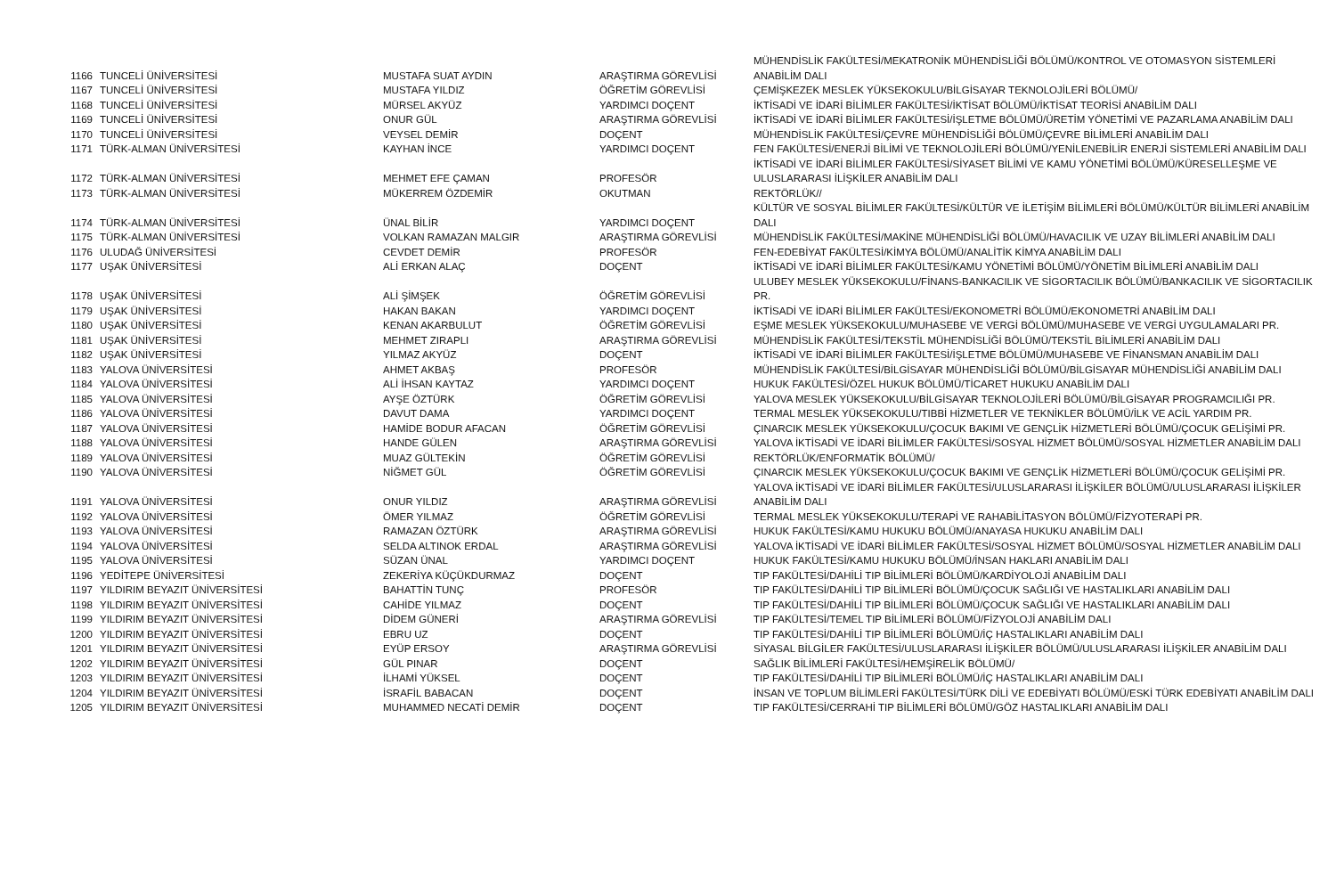| 1166 | TUNCELİ ÜNİVERSİTESİ | MUSTAFA SUAT AYDIN | ARAŞTIRMA GÖREVLİSİ | MÜHENDİSLİK FAKÜLTESİ/MEKATRONİK MÜHENDİSLİĞİ BÖLÜMÜ/KONTROL VE OTOMASYON SİSTEMLERİ ANABİLİM DALI |
| 1167 | TUNCELİ ÜNİVERSİTESİ | MUSTAFA YILDIZ | ÖĞRETİM GÖREVLİSİ | ÇEMİŞKEZEK MESLEK YÜKSEKOKULU/BİLGİSAYAR TEKNOLOJİLERİ BÖLÜMÜ/ |
| 1168 | TUNCELİ ÜNİVERSİTESİ | MÜRSEL AKYÜZ | YARDIMCI DOÇENT | İKTİSADİ VE İDARİ BİLİMLER FAKÜLTESİ/İKTİSAT BÖLÜMÜ/İKTİSAT TEORİSİ ANABİLİM DALI |
| 1169 | TUNCELİ ÜNİVERSİTESİ | ONUR GÜL | ARAŞTIRMA GÖREVLİSİ | İKTİSADİ VE İDARİ BİLİMLER FAKÜLTESİ/İŞLETME BÖLÜMÜ/ÜRETİM YÖNETİMİ VE PAZARLAMA ANABİLİM DALI |
| 1170 | TUNCELİ ÜNİVERSİTESİ | VEYSEL DEMİR | DOÇENT | MÜHENDİSLİK FAKÜLTESİ/ÇEVRE MÜHENDİSLİĞİ BÖLÜMÜ/ÇEVRE BİLİMLERİ ANABİLİM DALI |
| 1171 | TÜRK-ALMAN ÜNİVERSİTESİ | KAYHAN İNCE | YARDIMCI DOÇENT | FEN FAKÜLTESİ/ENERJİ BİLİMİ VE TEKNOLOJİLERİ BÖLÜMÜ/YENİLENEBİLİR ENERJİ SİSTEMLERİ ANABİLİM DALI |
| 1172 | TÜRK-ALMAN ÜNİVERSİTESİ | MEHMET EFE ÇAMAN | PROFESÖR | İKTİSADİ VE İDARİ BİLİMLER FAKÜLTESİ/SİYASET BİLİMİ VE KAMU YÖNETİMİ BÖLÜMÜ/KÜRESELLEŞME VE ULUSLARARASI İLİŞKİLER ANABİLİM DALI |
| 1173 | TÜRK-ALMAN ÜNİVERSİTESİ | MÜKERREM ÖZDEMİR | OKUTMAN | REKTÖRLÜK// |
| 1174 | TÜRK-ALMAN ÜNİVERSİTESİ | ÜNAL BİLİR | YARDIMCI DOÇENT | KÜLTÜR VE SOSYAL BİLİMLER FAKÜLTESİ/KÜLTÜR VE İLETİŞİM BİLİMLERİ BÖLÜMÜ/KÜLTÜR BİLİMLERİ ANABİLİM DALI |
| 1175 | TÜRK-ALMAN ÜNİVERSİTESİ | VOLKAN RAMAZAN MALGIR | ARAŞTIRMA GÖREVLİSİ | MÜHENDİSLİK FAKÜLTESİ/MAKİNE MÜHENDİSLİĞİ BÖLÜMÜ/HAVACILIK VE UZAY BİLİMLERİ ANABİLİM DALI |
| 1176 | ULUDAĞ ÜNİVERSİTESİ | CEVDET DEMİR | PROFESÖR | FEN-EDEBİYAT FAKÜLTESİ/KİMYA BÖLÜMÜ/ANALİTİK KİMYA ANABİLİM DALI |
| 1177 | UŞAK ÜNİVERSİTESİ | ALİ ERKAN ALAÇ | DOÇENT | İKTİSADİ VE İDARİ BİLİMLER FAKÜLTESİ/KAMU YÖNETİMİ BÖLÜMÜ/YÖNETİM BİLİMLERİ ANABİLİM DALI |
| 1178 | UŞAK ÜNİVERSİTESİ | ALİ ŞİMŞEK | ÖĞRETİM GÖREVLİSİ | ULUBEY MESLEK YÜKSEKOKULU/FİNANS-BANKACILIK VE SİGORTACILIK BÖLÜMÜ/BANKACILIK VE SİGORTACILIK PR. |
| 1179 | UŞAK ÜNİVERSİTESİ | HAKAN BAKAN | YARDIMCI DOÇENT | İKTİSADİ VE İDARİ BİLİMLER FAKÜLTESİ/EKONOMETRİ BÖLÜMÜ/EKONOMETRİ ANABİLİM DALI |
| 1180 | UŞAK ÜNİVERSİTESİ | KENAN AKARBULUT | ÖĞRETİM GÖREVLİSİ | EŞME MESLEK YÜKSEKOKULU/MUHASEBE VE VERGİ BÖLÜMÜ/MUHASEBE VE VERGİ UYGULAMALARI PR. |
| 1181 | UŞAK ÜNİVERSİTESİ | MEHMET ZIRAPLI | ARAŞTIRMA GÖREVLİSİ | MÜHENDİSLİK FAKÜLTESİ/TEKSTİL MÜHENDİSLİĞİ BÖLÜMÜ/TEKSTİL BİLİMLERİ ANABİLİM DALI |
| 1182 | UŞAK ÜNİVERSİTESİ | YILMAZ AKYÜZ | DOÇENT | İKTİSADİ VE İDARİ BİLİMLER FAKÜLTESİ/İŞLETME BÖLÜMÜ/MUHASEBE VE FİNANSMAN ANABİLİM DALI |
| 1183 | YALOVA ÜNİVERSİTESİ | AHMET AKBAŞ | PROFESÖR | MÜHENDİSLİK FAKÜLTESİ/BİLGİSAYAR MÜHENDİSLİĞİ BÖLÜMÜ/BİLGİSAYAR MÜHENDİSLİĞİ ANABİLİM DALI |
| 1184 | YALOVA ÜNİVERSİTESİ | ALİ İHSAN KAYTAZ | YARDIMCI DOÇENT | HUKUK FAKÜLTESİ/ÖZEL HUKUK BÖLÜMÜ/TİCARET HUKUKU ANABİLİM DALI |
| 1185 | YALOVA ÜNİVERSİTESİ | AYŞE ÖZTÜRK | ÖĞRETİM GÖREVLİSİ | YALOVA MESLEK YÜKSEKOKULU/BİLGİSAYAR TEKNOLOJİLERİ BÖLÜMÜ/BİLGİSAYAR PROGRAMCILIĞI PR. |
| 1186 | YALOVA ÜNİVERSİTESİ | DAVUT DAMA | YARDIMCI DOÇENT | TERMAL MESLEK YÜKSEKOKULU/TIBBİ HİZMETLER VE TEKNİKLER BÖLÜMÜ/İLK VE ACİL YARDIM PR. |
| 1187 | YALOVA ÜNİVERSİTESİ | HAMİDE BODUR AFACAN | ÖĞRETİM GÖREVLİSİ | ÇINARCIK MESLEK YÜKSEKOKULU/ÇOCUK BAKIMI VE GENÇLİK HİZMETLERİ BÖLÜMÜ/ÇOCUK GELİŞİMİ PR. |
| 1188 | YALOVA ÜNİVERSİTESİ | HANDE GÜLEN | ARAŞTIRMA GÖREVLİSİ | YALOVA İKTİSADİ VE İDARİ BİLİMLER FAKÜLTESİ/SOSYAL HİZMET BÖLÜMÜ/SOSYAL HİZMETLER ANABİLİM DALI |
| 1189 | YALOVA ÜNİVERSİTESİ | MUAZ GÜLTEKİN | ÖĞRETİM GÖREVLİSİ | REKTÖRLÜK/ENFORMATİK BÖLÜMÜ/ |
| 1190 | YALOVA ÜNİVERSİTESİ | NİĞMET GÜL | ÖĞRETİM GÖREVLİSİ | ÇINARCIK MESLEK YÜKSEKOKULU/ÇOCUK BAKIMI VE GENÇLİK HİZMETLERİ BÖLÜMÜ/ÇOCUK GELİŞİMİ PR. |
| 1191 | YALOVA ÜNİVERSİTESİ | ONUR YILDIZ | ARAŞTIRMA GÖREVLİSİ | YALOVA İKTİSADİ VE İDARİ BİLİMLER FAKÜLTESİ/ULUSLARARASI İLİŞKİLER BÖLÜMÜ/ULUSLARARASI İLİŞKİLER ANABİLİM DALI |
| 1192 | YALOVA ÜNİVERSİTESİ | ÖMER YILMAZ | ÖĞRETİM GÖREVLİSİ | TERMAL MESLEK YÜKSEKOKULU/TERAPİ VE RAHABİLİTASYON BÖLÜMÜ/FİZYOTERAPİ PR. |
| 1193 | YALOVA ÜNİVERSİTESİ | RAMAZAN ÖZTÜRK | ARAŞTIRMA GÖREVLİSİ | HUKUK FAKÜLTESİ/KAMU HUKUKU BÖLÜMÜ/ANAYASA HUKUKU ANABİLİM DALI |
| 1194 | YALOVA ÜNİVERSİTESİ | SELDA ALTINOK ERDAL | ARAŞTIRMA GÖREVLİSİ | YALOVA İKTİSADİ VE İDARİ BİLİMLER FAKÜLTESİ/SOSYAL HİZMET BÖLÜMÜ/SOSYAL HİZMETLER ANABİLİM DALI |
| 1195 | YALOVA ÜNİVERSİTESİ | SÜZAN ÜNAL | YARDIMCI DOÇENT | HUKUK FAKÜLTESİ/KAMU HUKUKU BÖLÜMÜ/İNSAN HAKLARI ANABİLİM DALI |
| 1196 | YEDİTEPE ÜNİVERSİTESİ | ZEKERİYA KÜÇÜKDURMAZ | DOÇENT | TIP FAKÜLTESİ/DAHİLİ TIP BİLİMLERİ BÖLÜMÜ/KARDİYOLOJİ ANABİLİM DALI |
| 1197 | YILDIRIM BEYAZIT ÜNİVERSİTESİ | BAHATTİN TUNÇ | PROFESÖR | TIP FAKÜLTESİ/DAHİLİ TIP BİLİMLERİ BÖLÜMÜ/ÇOCUK SAĞLIĞI VE HASTALIKLARI ANABİLİM DALI |
| 1198 | YILDIRIM BEYAZIT ÜNİVERSİTESİ | CAHİDE YILMAZ | DOÇENT | TIP FAKÜLTESİ/DAHİLİ TIP BİLİMLERİ BÖLÜMÜ/ÇOCUK SAĞLIĞI VE HASTALIKLARI ANABİLİM DALI |
| 1199 | YILDIRIM BEYAZIT ÜNİVERSİTESİ | DİDEM GÜNERİ | ARAŞTIRMA GÖREVLİSİ | TIP FAKÜLTESİ/TEMEL TIP BİLİMLERİ BÖLÜMÜ/FİZYOLOJİ ANABİLİM DALI |
| 1200 | YILDIRIM BEYAZIT ÜNİVERSİTESİ | EBRU UZ | DOÇENT | TIP FAKÜLTESİ/DAHİLİ TIP BİLİMLERİ BÖLÜMÜ/İÇ HASTALIKLARI ANABİLİM DALI |
| 1201 | YILDIRIM BEYAZIT ÜNİVERSİTESİ | EYÜP ERSOY | ARAŞTIRMA GÖREVLİSİ | SİYASAL BİLGİLER FAKÜLTESİ/ULUSLARARASI İLİŞKİLER BÖLÜMÜ/ULUSLARARASI İLİŞKİLER ANABİLİM DALI |
| 1202 | YILDIRIM BEYAZIT ÜNİVERSİTESİ | GÜL PINAR | DOÇENT | SAĞLIK BİLİMLERİ FAKÜLTESİ/HEMŞİRELİK BÖLÜMÜ/ |
| 1203 | YILDIRIM BEYAZIT ÜNİVERSİTESİ | İLHAMİ YÜKSEL | DOÇENT | TIP FAKÜLTESİ/DAHİLİ TIP BİLİMLERİ BÖLÜMÜ/İÇ HASTALIKLARI ANABİLİM DALI |
| 1204 | YILDIRIM BEYAZIT ÜNİVERSİTESİ | İSRAFİL BABACAN | DOÇENT | İNSAN VE TOPLUM BİLİMLERİ FAKÜLTESİ/TÜRK DİLİ VE EDEBİYATI BÖLÜMÜ/ESKİ TÜRK EDEBİYATI ANABİLİM DALI |
| 1205 | YILDIRIM BEYAZIT ÜNİVERSİTESİ | MUHAMMED NECATİ DEMİR | DOÇENT | TIP FAKÜLTESİ/CERRAHİ TIP BİLİMLERİ BÖLÜMÜ/GÖZ HASTALIKLARI ANABİLİM DALI |